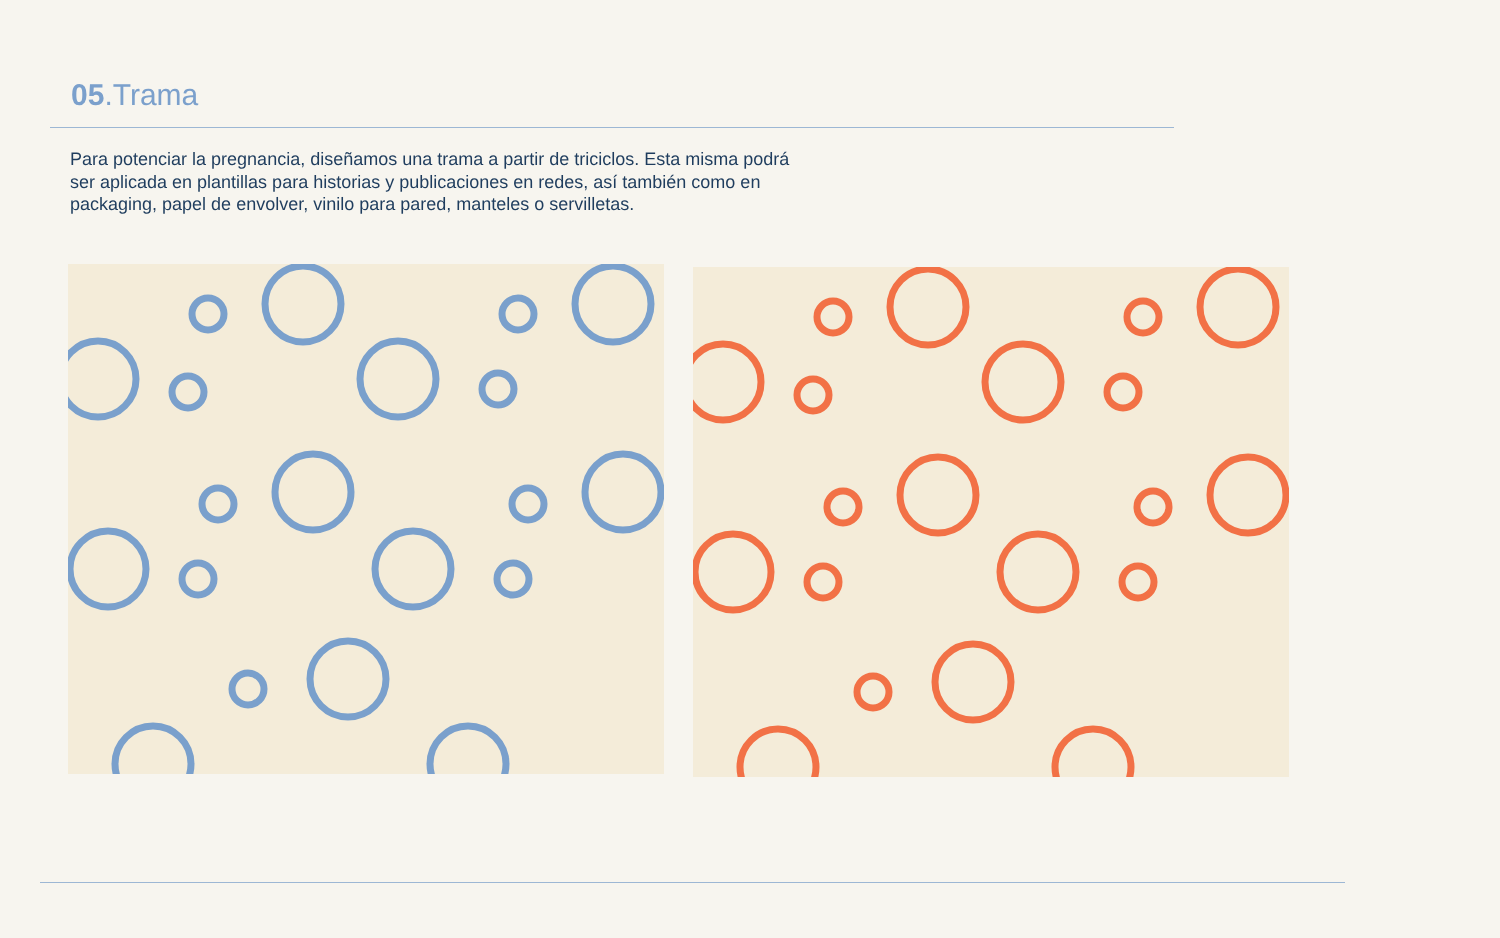05.Trama
Para potenciar la pregnancia, diseñamos una trama a partir de triciclos. Esta misma podrá ser aplicada en plantillas para historias y publicaciones en redes, así también como en packaging, papel de envolver, vinilo para pared, manteles o servilletas.